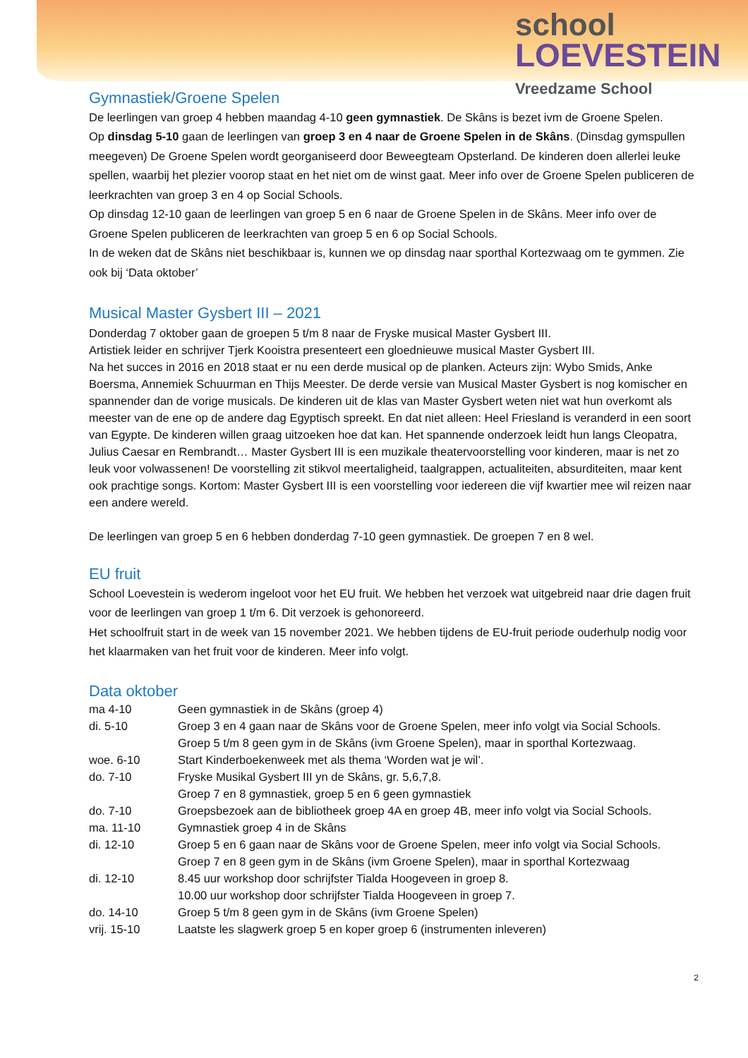school
LOEVESTEIN
Vreedzame School
Gymnastiek/Groene Spelen
De leerlingen van groep 4 hebben maandag 4-10 geen gymnastiek. De Skâns is bezet ivm de Groene Spelen.
Op dinsdag 5-10 gaan de leerlingen van groep 3 en 4 naar de Groene Spelen in de Skâns. (Dinsdag gymspullen meegeven) De Groene Spelen wordt georganiseerd door Beweegteam Opsterland. De kinderen doen allerlei leuke spellen, waarbij het plezier voorop staat en het niet om de winst gaat. Meer info over de Groene Spelen publiceren de leerkrachten van groep 3 en 4 op Social Schools.
Op dinsdag 12-10 gaan de leerlingen van groep 5 en 6 naar de Groene Spelen in de Skâns. Meer info over de Groene Spelen publiceren de leerkrachten van groep 5 en 6 op Social Schools.
In de weken dat de Skâns niet beschikbaar is, kunnen we op dinsdag naar sporthal Kortezwaag om te gymmen. Zie ook bij ‘Data oktober’
Musical Master Gysbert III – 2021
Donderdag 7 oktober gaan de groepen 5 t/m 8 naar de Fryske musical Master Gysbert III.
Artistiek leider en schrijver Tjerk Kooistra presenteert een gloednieuwe musical Master Gysbert III.
Na het succes in 2016 en 2018 staat er nu een derde musical op de planken. Acteurs zijn: Wybo Smids, Anke Boersma, Annemiek Schuurman en Thijs Meester. De derde versie van Musical Master Gysbert is nog komischer en spannender dan de vorige musicals. De kinderen uit de klas van Master Gysbert weten niet wat hun overkomt als meester van de ene op de andere dag Egyptisch spreekt. En dat niet alleen: Heel Friesland is veranderd in een soort van Egypte. De kinderen willen graag uitzoeken hoe dat kan. Het spannende onderzoek leidt hun langs Cleopatra, Julius Caesar en Rembrandt… Master Gysbert III is een muzikale theatervoorstelling voor kinderen, maar is net zo leuk voor volwassenen! De voorstelling zit stikvol meertaligheid, taalgrappen, actualiteiten, absurditeiten, maar kent ook prachtige songs. Kortom: Master Gysbert III is een voorstelling voor iedereen die vijf kwartier mee wil reizen naar een andere wereld.
De leerlingen van groep 5 en 6 hebben donderdag 7-10 geen gymnastiek. De groepen 7 en 8 wel.
EU fruit
School Loevestein is wederom ingeloot voor het EU fruit. We hebben het verzoek wat uitgebreid naar drie dagen fruit voor de leerlingen van groep 1 t/m 6. Dit verzoek is gehonoreerd.
Het schoolfruit start in de week van 15 november 2021. We hebben tijdens de EU-fruit periode ouderhulp nodig voor het klaarmaken van het fruit voor de kinderen. Meer info volgt.
Data oktober
| ma 4-10 | Geen gymnastiek in de Skâns (groep 4) |
| di. 5-10 | Groep 3 en 4 gaan naar de Skâns voor de Groene Spelen, meer info volgt via Social Schools. Groep 5 t/m 8 geen gym in de Skâns (ivm Groene Spelen), maar in sporthal Kortezwaag. |
| woe. 6-10 | Start Kinderboekenweek met als thema ‘Worden wat je wil’. |
| do. 7-10 | Fryske Musikal Gysbert III yn de Skâns, gr. 5,6,7,8. Groep 7 en 8 gymnastiek, groep 5 en 6 geen gymnastiek |
| do. 7-10 | Groepsbezoek aan de bibliotheek groep 4A en groep 4B, meer info volgt via Social Schools. |
| ma. 11-10 | Gymnastiek groep 4 in de Skâns |
| di. 12-10 | Groep 5 en 6 gaan naar de Skâns voor de Groene Spelen, meer info volgt via Social Schools. Groep 7 en 8 geen gym in de Skâns (ivm Groene Spelen), maar in sporthal Kortezwaag |
| di. 12-10 | 8.45 uur workshop door schrijfster Tialda Hoogeveen in groep 8. 10.00 uur workshop door schrijfster Tialda Hoogeveen in groep 7. |
| do. 14-10 | Groep 5 t/m 8 geen gym in de Skâns (ivm Groene Spelen) |
| vrij. 15-10 | Laatste les slagwerk groep 5 en koper groep 6 (instrumenten inleveren) |
2